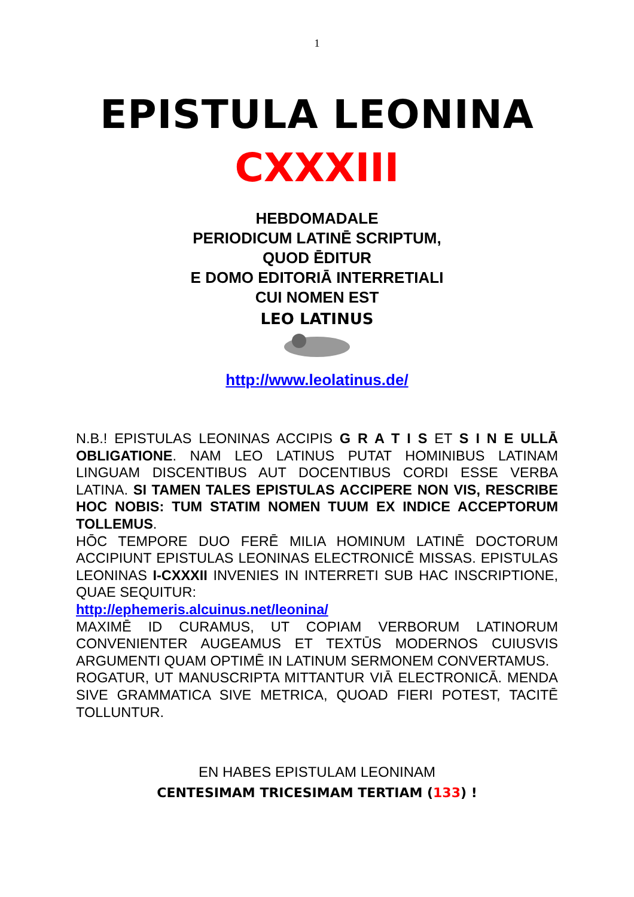1
EPISTULA LEONINA
CXXXIII
HEBDOMADALE
PERIODICUM LATINĒ SCRIPTUM,
QUOD ĒDITUR
E DOMO EDITORIĀ INTERRETIALI
CUI NOMEN EST
LEO LATINUS
http://www.leolatinus.de/
N.B.! EPISTULAS LEONINAS ACCIPIS G R A T I S ET S I N E ULLĀ OBLIGATIONE. NAM LEO LATINUS PUTAT HOMINIBUS LATINAM LINGUAM DISCENTIBUS AUT DOCENTIBUS CORDI ESSE VERBA LATINA. SI TAMEN TALES EPISTULAS ACCIPERE NON VIS, RESCRIBE HOC NOBIS: TUM STATIM NOMEN TUUM EX INDICE ACCEPTORUM TOLLEMUS.
HŌC TEMPORE DUO FERĒ MILIA HOMINUM LATINĒ DOCTORUM ACCIPIUNT EPISTULAS LEONINAS ELECTRONICĒ MISSAS. EPISTULAS LEONINAS I-CXXXII INVENIES IN INTERRETI SUB HAC INSCRIPTIONE, QUAE SEQUITUR:
http://ephemeris.alcuinus.net/leonina/
MAXIMĒ ID CURAMUS, UT COPIAM VERBORUM LATINORUM CONVENIENTER AUGEAMUS ET TEXTŪS MODERNOS CUIUSVIS ARGUMENTI QUAM OPTIMĒ IN LATINUM SERMONEM CONVERTAMUS.
ROGATUR, UT MANUSCRIPTA MITTANTUR VIĀ ELECTRONICĀ. MENDA SIVE GRAMMATICA SIVE METRICA, QUOAD FIERI POTEST, TACITĒ TOLLUNTUR.
EN HABES EPISTULAM LEONINAM
CENTESIMAM TRICESIMAM TERTIAM (133) !